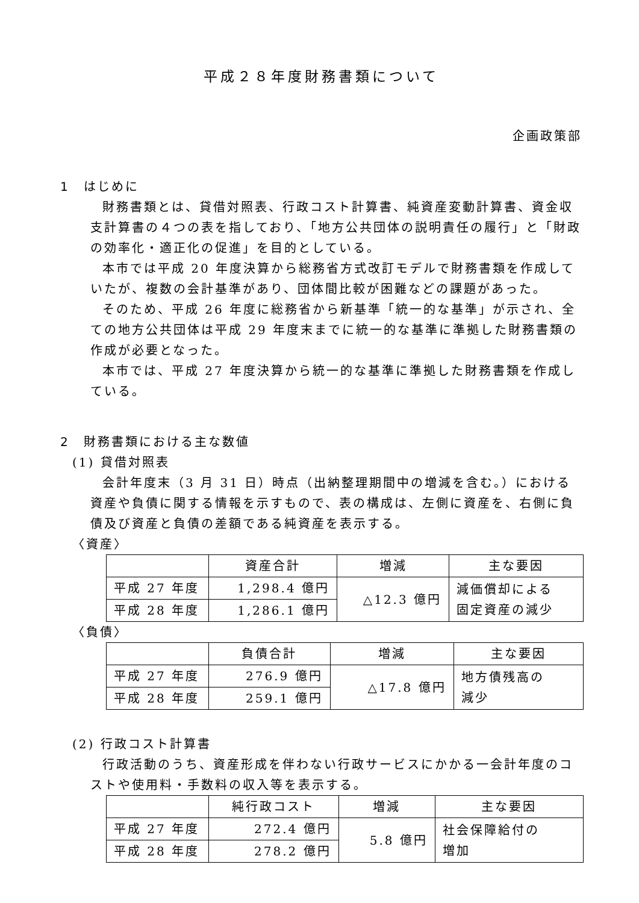平成２８年度財務書類について
企画政策部
1　はじめに
財務書類とは、貸借対照表、行政コスト計算書、純資産変動計算書、資金収支計算書の４つの表を指しており、「地方公共団体の説明責任の履行」と「財政の効率化・適正化の促進」を目的としている。
本市では平成 20 年度決算から総務省方式改訂モデルで財務書類を作成していたが、複数の会計基準があり、団体間比較が困難などの課題があった。
そのため、平成 26 年度に総務省から新基準「統一的な基準」が示され、全ての地方公共団体は平成 29 年度末までに統一的な基準に準拠した財務書類の作成が必要となった。
本市では、平成 27 年度決算から統一的な基準に準拠した財務書類を作成している。
2　財務書類における主な数値
(1) 貸借対照表
会計年度末（3 月 31 日）時点（出納整理期間中の増減を含む。）における資産や負債に関する情報を示すもので、表の構成は、左側に資産を、右側に負債及び資産と負債の差額である純資産を表示する。
〈資産〉
| | 資産合計 | 増減 | 主な要因 |
| --- | --- | --- | --- |
| 平成 27 年度 | 1,298.4 億円 | △12.3 億円 | 減価償却による 固定資産の減少 |
| 平成 28 年度 | 1,286.1 億円 | | |
〈負債〉
| | 負債合計 | 増減 | 主な要因 |
| --- | --- | --- | --- |
| 平成 27 年度 | 276.9 億円 | △17.8 億円 | 地方債残高の 減少 |
| 平成 28 年度 | 259.1 億円 | | |
(2) 行政コスト計算書
行政活動のうち、資産形成を伴わない行政サービスにかかる一会計年度のコストや使用料・手数料の収入等を表示する。
| | 純行政コスト | 増減 | 主な要因 |
| --- | --- | --- | --- |
| 平成 27 年度 | 272.4 億円 | 5.8 億円 | 社会保障給付の 増加 |
| 平成 28 年度 | 278.2 億円 | | |